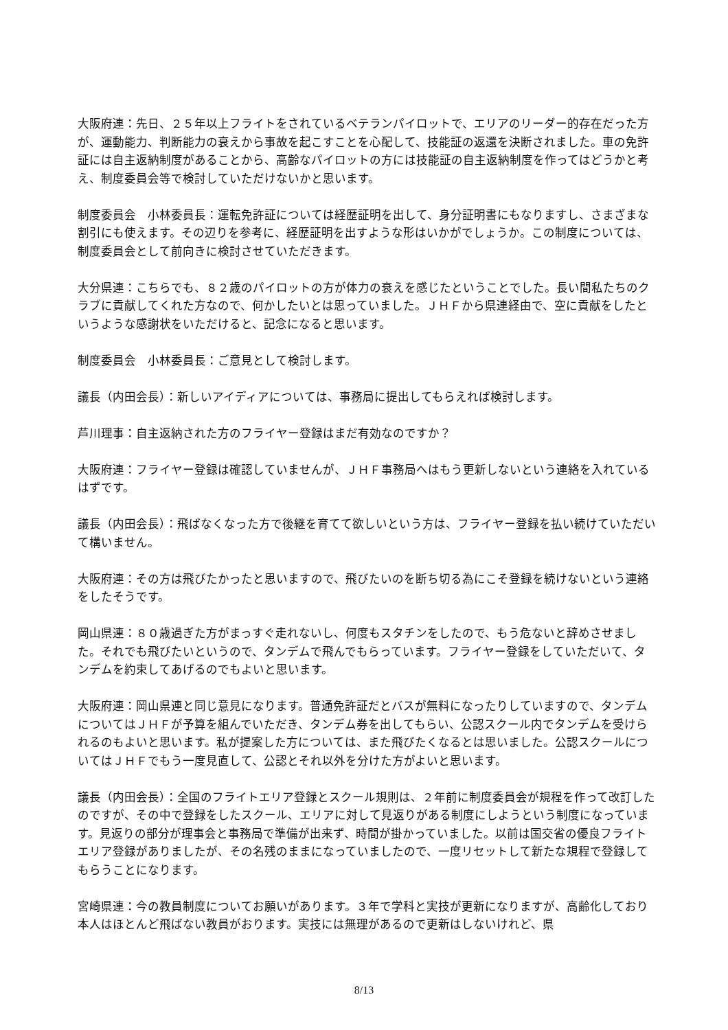大阪府連：先日、２５年以上フライトをされているベテランパイロットで、エリアのリーダー的存在だった方が、運動能力、判断能力の衰えから事故を起こすことを心配して、技能証の返還を決断されました。車の免許証には自主返納制度があることから、高齢なパイロットの方には技能証の自主返納制度を作ってはどうかと考え、制度委員会等で検討していただけないかと思います。
制度委員会　小林委員長：運転免許証については経歴証明を出して、身分証明書にもなりますし、さまざまな割引にも使えます。その辺りを参考に、経歴証明を出すような形はいかがでしょうか。この制度については、制度委員会として前向きに検討させていただきます。
大分県連：こちらでも、８２歳のパイロットの方が体力の衰えを感じたということでした。長い間私たちのクラブに貢献してくれた方なので、何かしたいとは思っていました。ＪＨＦから県連経由で、空に貢献をしたというような感謝状をいただけると、記念になると思います。
制度委員会　小林委員長：ご意見として検討します。
議長（内田会長）：新しいアイディアについては、事務局に提出してもらえれば検討します。
芦川理事：自主返納された方のフライヤー登録はまだ有効なのですか？
大阪府連：フライヤー登録は確認していませんが、ＪＨＦ事務局へはもう更新しないという連絡を入れているはずです。
議長（内田会長）：飛ばなくなった方で後継を育てて欲しいという方は、フライヤー登録を払い続けていただいて構いません。
大阪府連：その方は飛びたかったと思いますので、飛びたいのを断ち切る為にこそ登録を続けないという連絡をしたそうです。
岡山県連：８０歳過ぎた方がまっすぐ走れないし、何度もスタチンをしたので、もう危ないと辞めさせました。それでも飛びたいというので、タンデムで飛んでもらっています。フライヤー登録をしていただいて、タンデムを約束してあげるのでもよいと思います。
大阪府連：岡山県連と同じ意見になります。普通免許証だとバスが無料になったりしていますので、タンデムについてはＪＨＦが予算を組んでいただき、タンデム券を出してもらい、公認スクール内でタンデムを受けられるのもよいと思います。私が提案した方については、また飛びたくなるとは思いました。公認スクールについてはＪＨＦでもう一度見直して、公認とそれ以外を分けた方がよいと思います。
議長（内田会長）：全国のフライトエリア登録とスクール規則は、２年前に制度委員会が規程を作って改訂したのですが、その中で登録をしたスクール、エリアに対して見返りがある制度にしようという制度になっています。見返りの部分が理事会と事務局で準備が出来ず、時間が掛かっていました。以前は国交省の優良フライトエリア登録がありましたが、その名残のままになっていましたので、一度リセットして新たな規程で登録してもらうことになります。
宮崎県連：今の教員制度についてお願いがあります。３年で学科と実技が更新になりますが、高齢化しており本人はほとんど飛ばない教員がおります。実技には無理があるので更新はしないけれど、県
8/13